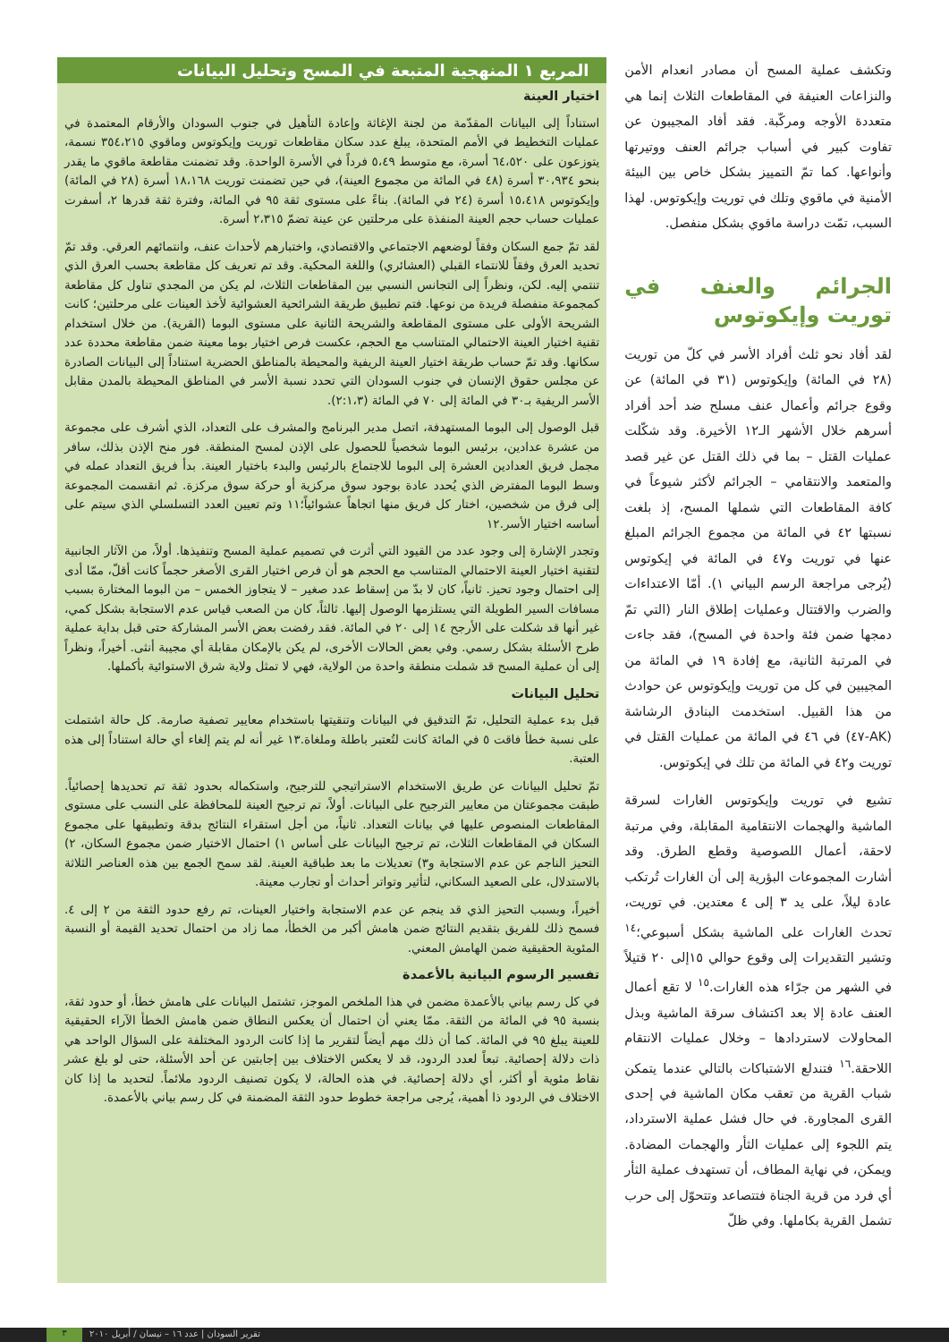وتكشف عملية المسح أن مصادر انعدام الأمن والنزاعات العنيفة في المقاطعات الثلاث إنما هي متعددة الأوجه ومركّبة. فقد أفاد المجيبون عن تفاوت كبير في أسباب جرائم العنف ووتيرتها وأنواعها. كما تمّ التمييز بشكل خاص بين البيئة الأمنية في ماقوي وتلك في توريت وإيكوتوس. لهذا السبب، تمّت دراسة ماقوي بشكل منفصل.
الجرائم والعنف في توريت وإيكوتوس
لقد أفاد نحو ثلث أفراد الأسر في كلّ من توريت (٢٨ في المائة) وإيكوتوس (٣١ في المائة) عن وقوع جرائم وأعمال عنف مسلح ضد أحد أفراد أسرهم خلال الأشهر الـ١٢ الأخيرة. وقد شكّلت عمليات القتل – بما في ذلك القتل عن غير قصد والمتعمد والانتقامي – الجرائم لأكثر شيوعاً في كافة المقاطعات التي شملها المسح، إذ بلغت نسبتها ٤٢ في المائة من مجموع الجرائم المبلغ عنها في توريت و٤٧ في المائة في إيكوتوس (يُرجى مراجعة الرسم البياني ١). أمّا الاعتداءات والضرب والاقتتال وعمليات إطلاق النار (التي تمّ دمجها ضمن فئة واحدة في المسح)، فقد جاءت في المرتبة الثانية، مع إفادة ١٩ في المائة من المجيبين في كل من توريت وإيكوتوس عن حوادث من هذا القبيل. استخدمت البنادق الرشاشة (AK-٤٧) في ٤٦ في المائة من عمليات القتل في توريت و٤٢ في المائة من تلك في إيكوتوس.
تشيع في توريت وإيكوتوس الغارات لسرقة الماشية والهجمات الانتقامية المقابلة، وفي مرتبة لاحقة، أعمال اللصوصية وقطع الطرق. وقد أشارت المجموعات البؤرية إلى أن الغارات تُرتكب عادة ليلاً، على يد ٣ إلى ٤ معتدين. في توريت، تحدث الغارات على الماشية بشكل أسبوعي؛<sup>١٤</sup> وتشير التقديرات إلى وقوع حوالي ١٥إلى ٢٠ قتيلاً في الشهر من جرّاء هذه الغارات.<sup>١٥</sup> لا تقع أعمال العنف عادة إلا بعد اكتشاف سرقة الماشية وبذل المحاولات لاستردادها – وخلال عمليات الانتقام اللاحقة.<sup>١٦</sup> فتندلع الاشتباكات بالتالي عندما يتمكن شباب القرية من تعقب مكان الماشية في إحدى القرى المجاورة. في حال فشل عملية الاسترداد، يتم اللجوء إلى عمليات الثأر والهجمات المضادة. ويمكن، في نهاية المطاف، أن تستهدف عملية الثأر أي فرد من قرية الجناة فتتصاعد وتتحوّل إلى حرب تشمل القرية بكاملها. وفي ظلّ
المربع ١ المنهجية المتبعة في المسح وتحليل البيانات
اختيار العينة
استناداً إلى البيانات المقدّمة من لجنة الإغاثة وإعادة التأهيل في جنوب السودان والأرقام المعتمدة في عمليات التخطيط في الأمم المتحدة، يبلغ عدد سكان مقاطعات توريت وإيكوتوس وماقوي ٣٥٤،٢١٥ نسمة، يتوزعون على ٦٤،٥٢٠ أسرة، مع متوسط ٥،٤٩ فرداً في الأسرة الواحدة. وقد تضمنت مقاطعة ماقوي ما يقدر بنحو ٣٠،٩٣٤ أسرة (٤٨ في المائة من مجموع العينة)، في حين تضمنت توريت ١٨،١٦٨ أسرة (٢٨ في المائة) وإيكوتوس ١٥،٤١٨ أسرة (٢٤ في المائة). بناءً على مستوى ثقة ٩٥ في المائة، وفترة ثقة قدرها ٢، أسفرت عمليات حساب حجم العينة المنفذة على مرحلتين عن عينة تضمّ ٢،٣١٥ أسرة.
لقد تمّ جمع السكان وفقاً لوضعهم الاجتماعي والاقتصادي، واختبارهم لأحداث عنف، وانتمائهم العرقي. وقد تمّ تحديد العرق وفقاً للانتماء القبلي (العشائري) واللغة المحكية. وقد تم تعريف كل مقاطعة بحسب العرق الذي تنتمي إليه. لكن، ونظراً إلى التجانس النسبي بين المقاطعات الثلاث، لم يكن من المجدي تناول كل مقاطعة كمجموعة منفصلة فريدة من نوعها. فتم تطبيق طريقة الشرائحية العشوائية لأخذ العينات على مرحلتين؛ كانت الشريحة الأولى على مستوى المقاطعة والشريحة الثانية على مستوى البوما (القرية). من خلال استخدام تقنية اختيار العينة الاحتمالي المتناسب مع الحجم، عكست فرص اختيار بوما معينة ضمن مقاطعة محددة عدد سكانها. وقد تمّ حساب طريقة اختيار العينة الريفية والمحيطة بالمناطق الحضرية استناداً إلى البيانات الصادرة عن مجلس حقوق الإنسان في جنوب السودان التي تحدد نسبة الأسر في المناطق المحيطة بالمدن مقابل الأسر الريفية بـ٣٠ في المائة إلى ٧٠ في المائة (٢:١،٣).
قبل الوصول إلى البوما المستهدفة، اتصل مدير البرنامج والمشرف على التعداد، الذي أشرف على مجموعة من عشرة عدادين، برئيس البوما شخصياً للحصول على الإذن لمسح المنطقة. فور منح الإذن بذلك، سافر مجمل فريق العدادين العشرة إلى البوما للاجتماع بالرئيس والبدء باختيار العينة. بدأ فريق التعداد عمله في وسط البوما المفترض الذي يُحدد عادة بوجود سوق مركزية أو حركة سوق مركزة. ثم انقسمت المجموعة إلى فرق من شخصين، اختار كل فريق منها اتجاهاً عشوائياً؛١١ وتم تعيين العدد التسلسلي الذي سيتم على أساسه اختيار الأسر.١٢
وتجدر الإشارة إلى وجود عدد من القيود التي أثرت في تصميم عملية المسح وتنفيذها. أولاً، من الآثار الجانبية لتقنية اختيار العينة الاحتمالي المتناسب مع الحجم هو أن فرص اختيار القرى الأصغر حجماً كانت أقلّ، ممّا أدى إلى احتمال وجود تحيز. ثانياً، كان لا بدّ من إسقاط عدد صغير – لا يتجاوز الخمس – من البوما المختارة بسبب مسافات السير الطويلة التي يستلزمها الوصول إليها. ثالثاً، كان من الصعب قياس عدم الاستجابة بشكل كمي، غير أنها قد شكلت على الأرجح ١٤ إلى ٢٠ في المائة. فقد رفضت بعض الأسر المشاركة حتى قبل بداية عملية طرح الأسئلة بشكل رسمي. وفي بعض الحالات الأخرى، لم يكن بالإمكان مقابلة أي مجيبة أنثى. أخيراً، ونظراً إلى أن عملية المسح قد شملت منطقة واحدة من الولاية، فهي لا تمثل ولاية شرق الاستوائية بأكملها.
تحليل البيانات
قبل بدء عملية التحليل، تمّ التدقيق في البيانات وتنقيتها باستخدام معايير تصفية صارمة. كل حالة اشتملت على نسبة خطأ فاقت ٥ في المائة كانت لتُعتبر باطلة وملغاة.١٣ غير أنه لم يتم إلغاء أي حالة استناداً إلى هذه العتبة.
تمّ تحليل البيانات عن طريق الاستخدام الاستراتيجي للترجيح، واستكماله بحدود ثقة تم تحديدها إحصائياً. طبقت مجموعتان من معايير الترجيح على البيانات. أولاً، تم ترجيح العينة للمحافظة على النسب على مستوى المقاطعات المنصوص عليها في بيانات التعداد. ثانياً، من أجل استقراء النتائج بدقة وتطبيقها على مجموع السكان في المقاطعات الثلاث، تم ترجيح البيانات على أساس ١) احتمال الاختيار ضمن مجموع السكان، ٢) التحيز الناجم عن عدم الاستجابة و٣) تعديلات ما بعد طباقية العينة. لقد سمح الجمع بين هذه العناصر الثلاثة بالاستدلال، على الصعيد السكاني، لتأثير وتواتر أحداث أو تجارب معينة.
أخيراً، وبسبب التحيز الذي قد ينجم عن عدم الاستجابة واختيار العينات، تم رفع حدود الثقة من ٢ إلى ٤. فسمح ذلك للفريق بتقديم النتائج ضمن هامش أكبر من الخطأ، مما زاد من احتمال تحديد القيمة أو النسبة المئوية الحقيقية ضمن الهامش المعني.
تفسير الرسوم البيانية بالأعمدة
في كل رسم بياني بالأعمدة مضمن في هذا الملخص الموجز، تشتمل البيانات على هامش خطأ، أو حدود ثقة، بنسبة ٩٥ في المائة من الثقة. ممّا يعني أن احتمال أن يعكس النطاق ضمن هامش الخطأ الآراء الحقيقية للعينة يبلغ ٩٥ في المائة. كما أن ذلك مهم أيضاً لتقرير ما إذا كانت الردود المختلفة على السؤال الواحد هي ذات دلالة إحصائية. تبعاً لعدد الردود، قد لا يعكس الاختلاف بين إجابتين عن أحد الأسئلة، حتى لو بلغ عشر نقاط مئوية أو أكثر، أي دلالة إحصائية. في هذه الحالة، لا يكون تصنيف الردود ملائماً. لتحديد ما إذا كان الاختلاف في الردود ذا أهمية، يُرجى مراجعة خطوط حدود الثقة المضمنة في كل رسم بياني بالأعمدة.
تقرير السودان | عدد ١٦ – نيسان / أبريل ٢٠١٠ ٣